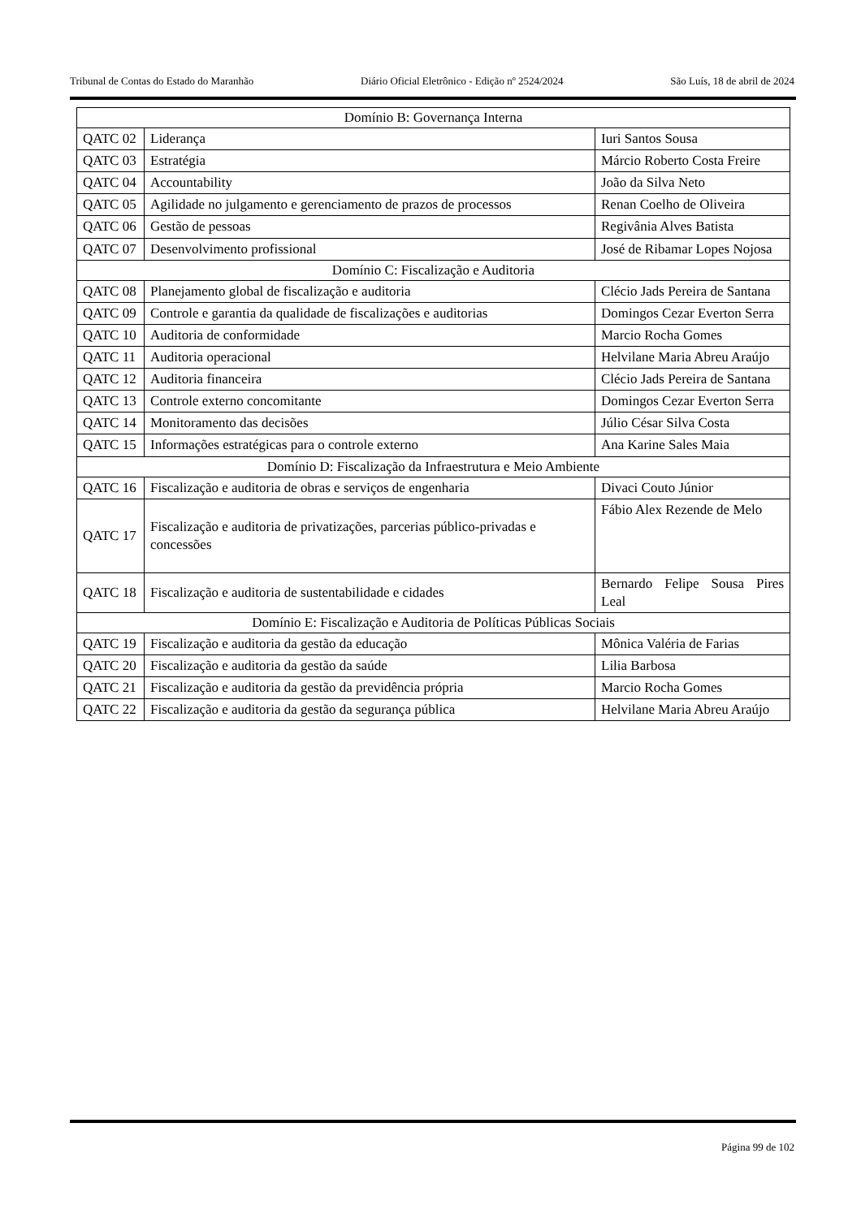Tribunal de Contas do Estado do Maranhão Diário Oficial Eletrônico - Edição nº 2524/2024 São Luís, 18 de abril de 2024
| Domínio B: Governança Interna | | |
| QATC 02 | Liderança | Iuri Santos Sousa |
| QATC 03 | Estratégia | Márcio Roberto Costa Freire |
| QATC 04 | Accountability | João da Silva Neto |
| QATC 05 | Agilidade no julgamento e gerenciamento de prazos de processos | Renan Coelho de Oliveira |
| QATC 06 | Gestão de pessoas | Regivânia Alves Batista |
| QATC 07 | Desenvolvimento profissional | José de Ribamar Lopes Nojosa |
| Domínio C: Fiscalização e Auditoria | | |
| QATC 08 | Planejamento global de fiscalização e auditoria | Clécio Jads Pereira de Santana |
| QATC 09 | Controle e garantia da qualidade de fiscalizações e auditorias | Domingos Cezar Everton Serra |
| QATC 10 | Auditoria de conformidade | Marcio Rocha Gomes |
| QATC 11 | Auditoria operacional | Helvilane Maria Abreu Araújo |
| QATC 12 | Auditoria financeira | Clécio Jads Pereira de Santana |
| QATC 13 | Controle externo concomitante | Domingos Cezar Everton Serra |
| QATC 14 | Monitoramento das decisões | Júlio César Silva Costa |
| QATC 15 | Informações estratégicas para o controle externo | Ana Karine Sales Maia |
| Domínio D: Fiscalização da Infraestrutura e Meio Ambiente | | |
| QATC 16 | Fiscalização e auditoria de obras e serviços de engenharia | Divaci Couto Júnior |
| QATC 17 | Fiscalização e auditoria de privatizações, parcerias público-privadas e concessões | Fábio Alex Rezende de Melo |
| QATC 18 | Fiscalização e auditoria de sustentabilidade e cidades | Bernardo Felipe Sousa Pires Leal |
| Domínio E: Fiscalização e Auditoria de Políticas Públicas Sociais | | |
| QATC 19 | Fiscalização e auditoria da gestão da educação | Mônica Valéria de Farias |
| QATC 20 | Fiscalização e auditoria da gestão da saúde | Lilia Barbosa |
| QATC 21 | Fiscalização e auditoria da gestão da previdência própria | Marcio Rocha Gomes |
| QATC 22 | Fiscalização e auditoria da gestão da segurança pública | Helvilane Maria Abreu Araújo |
Página 99 de 102